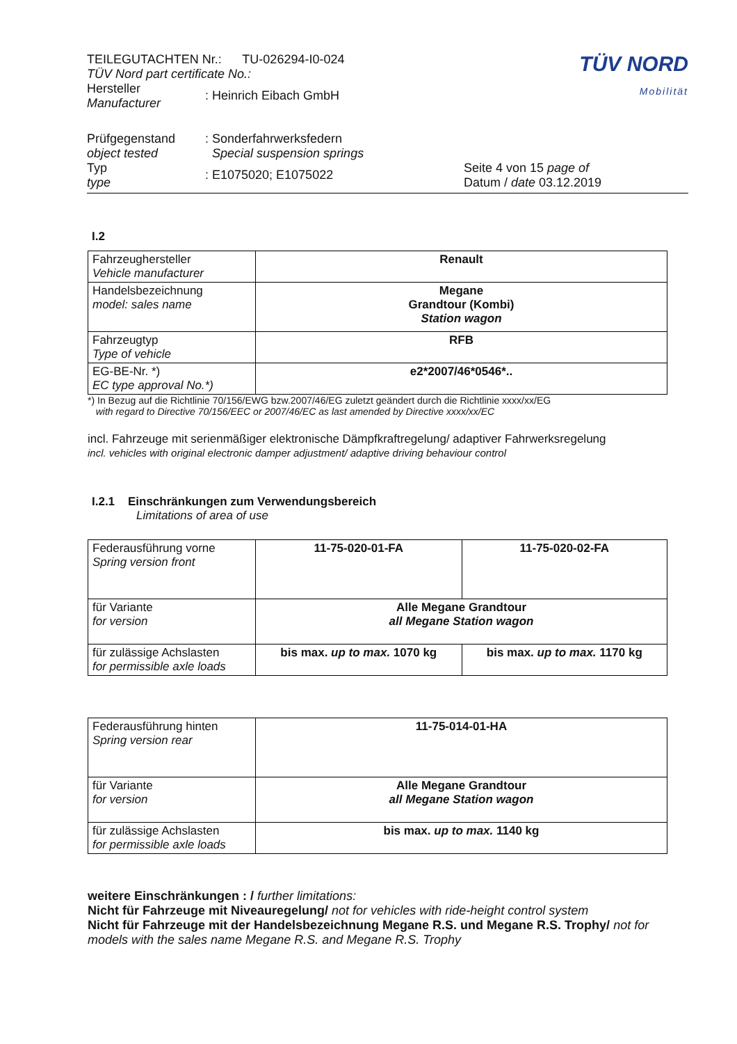| TEILEGUTACHTEN Nr.: TU-026294-I0-024 TÜV Nord part certificate No.: | | TÜV NORD Mobilität |
| Hersteller Manufacturer | : Heinrich Eibach GmbH | |
| Prüfgegenstand object tested | : Sonderfahrwerksfedern Special suspension springs | |
| Typ type | : E1075020; E1075022 | Seite 4 von 15 page of Datum / date 03.12.2019 |
I.2
| Fahrzeughersteller Vehicle manufacturer | Renault |
| Handelsbezeichnung model: sales name | Megane Grandtour (Kombi) Station wagon |
| Fahrzeugtyp Type of vehicle | RFB |
| EG-BE-Nr. *) EC type approval No.*) | e2*2007/46*0546*.. |
*) In Bezug auf die Richtlinie 70/156/EWG bzw.2007/46/EG zuletzt geändert durch die Richtlinie xxxx/xx/EG
with regard to Directive 70/156/EEC or 2007/46/EC as last amended by Directive xxxx/xx/EC
incl. Fahrzeuge mit serienmäßiger elektronische Dämpfkraftregelung/ adaptiver Fahrwerksregelung
incl. vehicles with original electronic damper adjustment/ adaptive driving behaviour control
I.2.1 Einschränkungen zum Verwendungsbereich
Limitations of area of use
| Federausführung vorne Spring version front | 11-75-020-01-FA | 11-75-020-02-FA |
| für Variante for version | Alle Megane Grandtour all Megane Station wagon | |
| für zulässige Achslasten for permissible axle loads | bis max. up to max. 1070 kg | bis max. up to max. 1170 kg |
| Federausführung hinten Spring version rear | 11-75-014-01-HA |
| für Variante for version | Alle Megane Grandtour all Megane Station wagon |
| für zulässige Achslasten for permissible axle loads | bis max. up to max. 1140 kg |
weitere Einschränkungen : / further limitations:
Nicht für Fahrzeuge mit Niveauregelung/ not for vehicles with ride-height control system
Nicht für Fahrzeuge mit der Handelsbezeichnung Megane R.S. und Megane R.S. Trophy/ not for models with the sales name Megane R.S. and Megane R.S. Trophy